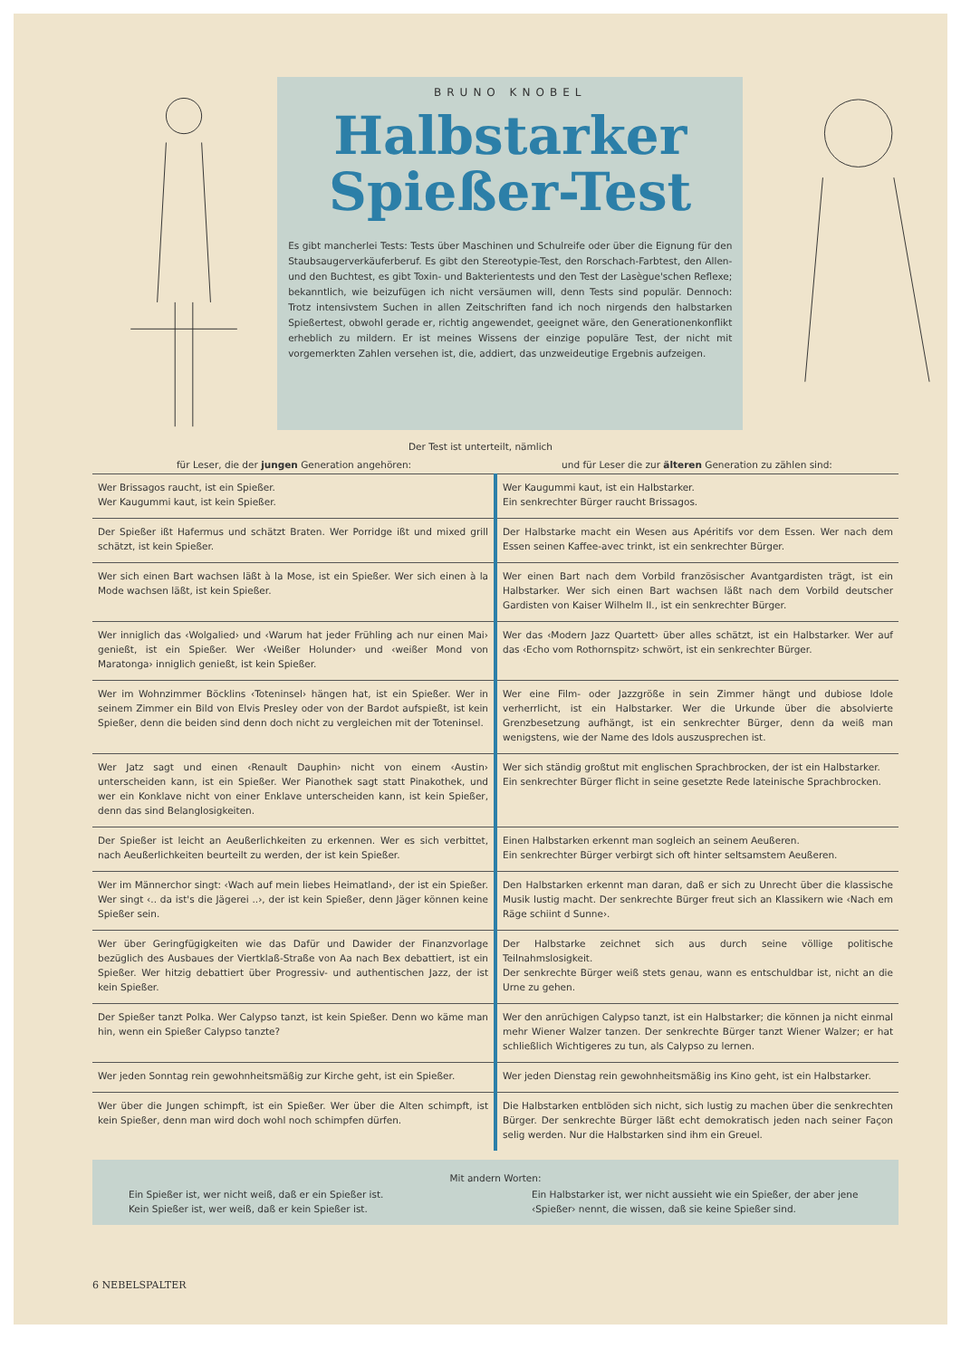BRUNO KNOBEL
Halbstarker
Spießer-Test
Es gibt mancherlei Tests: Tests über Maschinen und Schulreife oder über die Eignung für den Staubsaugerverkäuferberuf. Es gibt den Stereotypie-Test, den Rorschach-Farbtest, den Allen- und den Buchtest, es gibt Toxin- und Bakterientests und den Test der Lasègue'schen Reflexe; bekanntlich, wie beizufügen ich nicht versäumen will, denn Tests sind populär. Dennoch: Trotz intensivstem Suchen in allen Zeitschriften fand ich noch nirgends den halbstarken Spießertest, obwohl gerade er, richtig angewendet, geeignet wäre, den Generationenkonflikt erheblich zu mildern. Er ist meines Wissens der einzige populäre Test, der nicht mit vorgemerkten Zahlen versehen ist, die, addiert, das unzweideutige Ergebnis aufzeigen.
Der Test ist unterteilt, nämlich
| für Leser, die der jungen Generation angehören: | und für Leser die zur älteren Generation zu zählen sind: |
| --- | --- |
| Wer Brissagos raucht, ist ein Spießer. Wer Kaugummi kaut, ist kein Spießer. | Wer Kaugummi kaut, ist ein Halbstarker. Ein senkrechter Bürger raucht Brissagos. |
| Der Spießer ißt Hafermus und schätzt Braten. Wer Porridge ißt und mixed grill schätzt, ist kein Spießer. | Der Halbstarke macht ein Wesen aus Apéritifs vor dem Essen. Wer nach dem Essen seinen Kaffee-avec trinkt, ist ein senkrechter Bürger. |
| Wer sich einen Bart wachsen läßt à la Mose, ist ein Spießer. Wer sich einen à la Mode wachsen läßt, ist kein Spießer. | Wer einen Bart nach dem Vorbild französischer Avantgardisten trägt, ist ein Halbstarker. Wer sich einen Bart wachsen läßt nach dem Vorbild deutscher Gardisten von Kaiser Wilhelm II., ist ein senkrechter Bürger. |
| Wer inniglich das ‹Wolgalied› und ‹Warum hat jeder Frühling ach nur einen Mai› genießt, ist ein Spießer. Wer ‹Weißer Holunder› und ‹weißer Mond von Maratonga› inniglich genießt, ist kein Spießer. | Wer das ‹Modern Jazz Quartett› über alles schätzt, ist ein Halbstarker. Wer auf das ‹Echo vom Rothornspitz› schwört, ist ein senkrechter Bürger. |
| Wer im Wohnzimmer Böcklins ‹Toteninsel› hängen hat, ist ein Spießer. Wer in seinem Zimmer ein Bild von Elvis Presley oder von der Bardot aufspießt, ist kein Spießer, denn die beiden sind denn doch nicht zu vergleichen mit der Toteninsel. | Wer eine Film- oder Jazzgröße in sein Zimmer hängt und dubiose Idole verherrlicht, ist ein Halbstarker. Wer die Urkunde über die absolvierte Grenzbesetzung aufhängt, ist ein senkrechter Bürger, denn da weiß man wenigstens, wie der Name des Idols auszusprechen ist. |
| Wer Jatz sagt und einen ‹Renault Dauphin› nicht von einem ‹Austin› unterscheiden kann, ist ein Spießer. Wer Pianothek sagt statt Pinakothek, und wer ein Konklave nicht von einer Enklave unterscheiden kann, ist kein Spießer, denn das sind Belanglosigkeiten. | Wer sich ständig großtut mit englischen Sprachbrocken, der ist ein Halbstarker. Ein senkrechter Bürger flicht in seine gesetzte Rede lateinische Sprachbrocken. |
| Der Spießer ist leicht an Aeußerlichkeiten zu erkennen. Wer es sich verbittet, nach Aeußerlichkeiten beurteilt zu werden, der ist kein Spießer. | Einen Halbstarken erkennt man sogleich an seinem Aeußeren. Ein senkrechter Bürger verbirgt sich oft hinter seltsamstem Aeußeren. |
| Wer im Männerchor singt: ‹Wach auf mein liebes Heimatland›, der ist ein Spießer. Wer singt ‹.. da ist's die Jägerei ..›, der ist kein Spießer, denn Jäger können keine Spießer sein. | Den Halbstarken erkennt man daran, daß er sich zu Unrecht über die klassische Musik lustig macht. Der senkrechte Bürger freut sich an Klassikern wie ‹Nach em Räge schiint d Sunne›. |
| Wer über Geringfügigkeiten wie das Dafür und Dawider der Finanzvorlage bezüglich des Ausbaues der Viertklaß-Straße von Aa nach Bex debattiert, ist ein Spießer. Wer hitzig debattiert über Progressiv- und authentischen Jazz, der ist kein Spießer. | Der Halbstarke zeichnet sich aus durch seine völlige politische Teilnahmslosigkeit. Der senkrechte Bürger weiß stets genau, wann es entschuldbar ist, nicht an die Urne zu gehen. |
| Der Spießer tanzt Polka. Wer Calypso tanzt, ist kein Spießer. Denn wo käme man hin, wenn ein Spießer Calypso tanzte? | Wer den anrüchigen Calypso tanzt, ist ein Halbstarker; die können ja nicht einmal mehr Wiener Walzer tanzen. Der senkrechte Bürger tanzt Wiener Walzer; er hat schließlich Wichtigeres zu tun, als Calypso zu lernen. |
| Wer jeden Sonntag rein gewohnheitsmäßig zur Kirche geht, ist ein Spießer. | Wer jeden Dienstag rein gewohnheitsmäßig ins Kino geht, ist ein Halbstarker. |
| Wer über die Jungen schimpft, ist ein Spießer. Wer über die Alten schimpft, ist kein Spießer, denn man wird doch wohl noch schimpfen dürfen. | Die Halbstarken entblöden sich nicht, sich lustig zu machen über die senkrechten Bürger. Der senkrechte Bürger läßt echt demokratisch jeden nach seiner Façon selig werden. Nur die Halbstarken sind ihm ein Greuel. |
Mit andern Worten:
Ein Spießer ist, wer nicht weiß, daß er ein Spießer ist.
Kein Spießer ist, wer weiß, daß er kein Spießer ist.
Ein Halbstarker ist, wer nicht aussieht wie ein Spießer, der aber jene ‹Spießer› nennt, die wissen, daß sie keine Spießer sind.
6 NEBELSPALTER